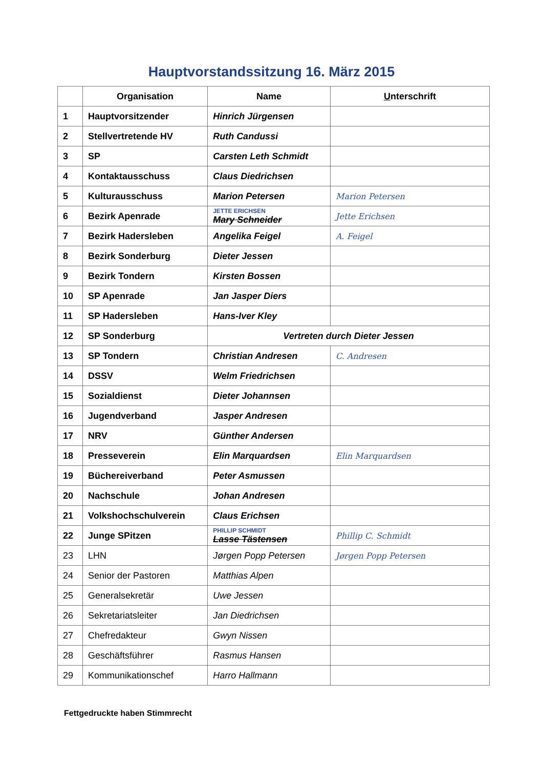Hauptvorstandssitzung 16. März 2015
| | Organisation | Name | U nterschrift |
| --- | --- | --- | --- |
| 1 | Hauptvorsitzender | Hinrich Jürgensen | |
| 2 | Stellvertretende HV | Ruth Candussi | |
| 3 | SP | Carsten Leth Schmidt | |
| 4 | Kontaktausschuss | Claus Diedrichsen | |
| 5 | Kulturausschuss | Marion Petersen | Marion Petersen |
| 6 | Bezirk Apenrade | JETTE ERICHSEN Mary Schneider | Jette Erichsen |
| 7 | Bezirk Hadersleben | Angelika Feigel | A. Feigel |
| 8 | Bezirk Sonderburg | Dieter Jessen | |
| 9 | Bezirk Tondern | Kirsten Bossen | |
| 10 | SP Apenrade | Jan Jasper Diers | |
| 11 | SP Hadersleben | Hans-Iver Kley | |
| 12 | SP Sonderburg | Vertreten durch Dieter Jessen | |
| 13 | SP Tondern | Christian Andresen | C. Andresen |
| 14 | DSSV | Welm Friedrichsen | |
| 15 | Sozialdienst | Dieter Johannsen | |
| 16 | Jugendverband | Jasper Andresen | |
| 17 | NRV | Günther Andersen | |
| 18 | Presseverein | Elin Marquardsen | Elin Marquardsen |
| 19 | Büchereiverband | Peter Asmussen | |
| 20 | Nachschule | Johan Andresen | |
| 21 | Volkshochschulverein | Claus Erichsen | |
| 22 | Junge SPitzen | PHILLIP SCHMIDT Lasse Tästensen | Phillip C. Schmidt |
| 23 | LHN | Jørgen Popp Petersen | Jørgen Popp Petersen |
| 24 | Senior der Pastoren | Matthias Alpen | |
| 25 | Generalsekretär | Uwe Jessen | |
| 26 | Sekretariatsleiter | Jan Diedrichsen | |
| 27 | Chefredakteur | Gwyn Nissen | |
| 28 | Geschäftsführer | Rasmus Hansen | |
| 29 | Kommunikationschef | Harro Hallmann | |
Fettgedruckte haben Stimmrecht